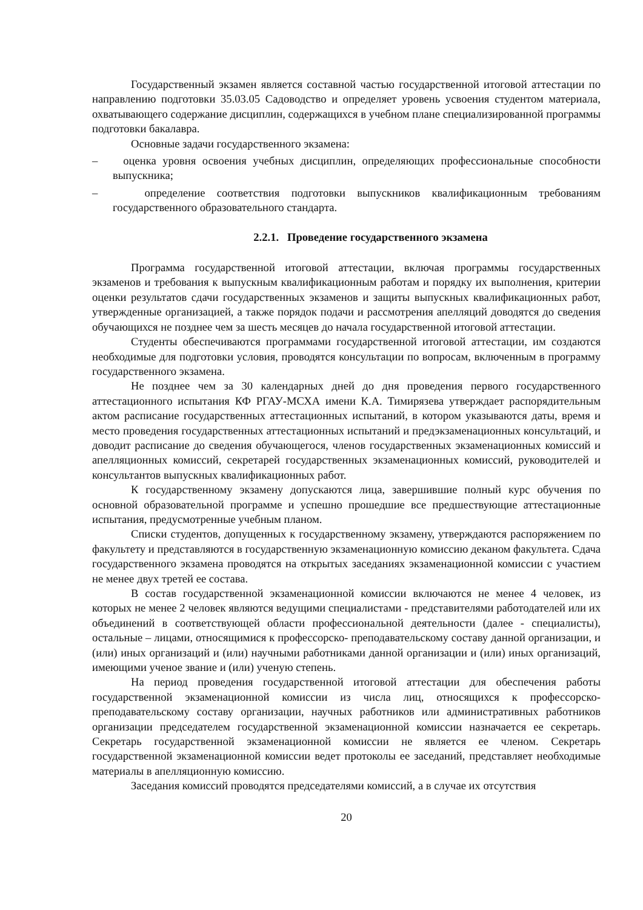Государственный экзамен является составной частью государственной итоговой аттестации по направлению подготовки 35.03.05 Садоводство и определяет уровень усвоения студентом материала, охватывающего содержание дисциплин, содержащихся в учебном плане специализированной программы подготовки бакалавра.
Основные задачи государственного экзамена:
– оценка уровня освоения учебных дисциплин, определяющих профессиональные способности выпускника;
– определение соответствия подготовки выпускников квалификационным требованиям государственного образовательного стандарта.
2.2.1. Проведение государственного экзамена
Программа государственной итоговой аттестации, включая программы государственных экзаменов и требования к выпускным квалификационным работам и порядку их выполнения, критерии оценки результатов сдачи государственных экзаменов и защиты выпускных квалификационных работ, утвержденные организацией, а также порядок подачи и рассмотрения апелляций доводятся до сведения обучающихся не позднее чем за шесть месяцев до начала государственной итоговой аттестации.
Студенты обеспечиваются программами государственной итоговой аттестации, им создаются необходимые для подготовки условия, проводятся консультации по вопросам, включенным в программу государственного экзамена.
Не позднее чем за 30 календарных дней до дня проведения первого государственного аттестационного испытания КФ РГАУ-МСХА имени К.А. Тимирязева утверждает распорядительным актом расписание государственных аттестационных испытаний, в котором указываются даты, время и место проведения государственных аттестационных испытаний и предэкзаменационных консультаций, и доводит расписание до сведения обучающегося, членов государственных экзаменационных комиссий и апелляционных комиссий, секретарей государственных экзаменационных комиссий, руководителей и консультантов выпускных квалификационных работ.
К государственному экзамену допускаются лица, завершившие полный курс обучения по основной образовательной программе и успешно прошедшие все предшествующие аттестационные испытания, предусмотренные учебным планом.
Списки студентов, допущенных к государственному экзамену, утверждаются распоряжением по факультету и представляются в государственную экзаменационную комиссию деканом факультета. Сдача государственного экзамена проводятся на открытых заседаниях экзаменационной комиссии с участием не менее двух третей ее состава.
В состав государственной экзаменационной комиссии включаются не менее 4 человек, из которых не менее 2 человек являются ведущими специалистами - представителями работодателей или их объединений в соответствующей области профессиональной деятельности (далее - специалисты), остальные – лицами, относящимися к профессорско- преподавательскому составу данной организации, и (или) иных организаций и (или) научными работниками данной организации и (или) иных организаций, имеющими ученое звание и (или) ученую степень.
На период проведения государственной итоговой аттестации для обеспечения работы государственной экзаменационной комиссии из числа лиц, относящихся к профессорско-преподавательскому составу организации, научных работников или административных работников организации председателем государственной экзаменационной комиссии назначается ее секретарь. Секретарь государственной экзаменационной комиссии не является ее членом. Секретарь государственной экзаменационной комиссии ведет протоколы ее заседаний, представляет необходимые материалы в апелляционную комиссию.
Заседания комиссий проводятся председателями комиссий, а в случае их отсутствия
20